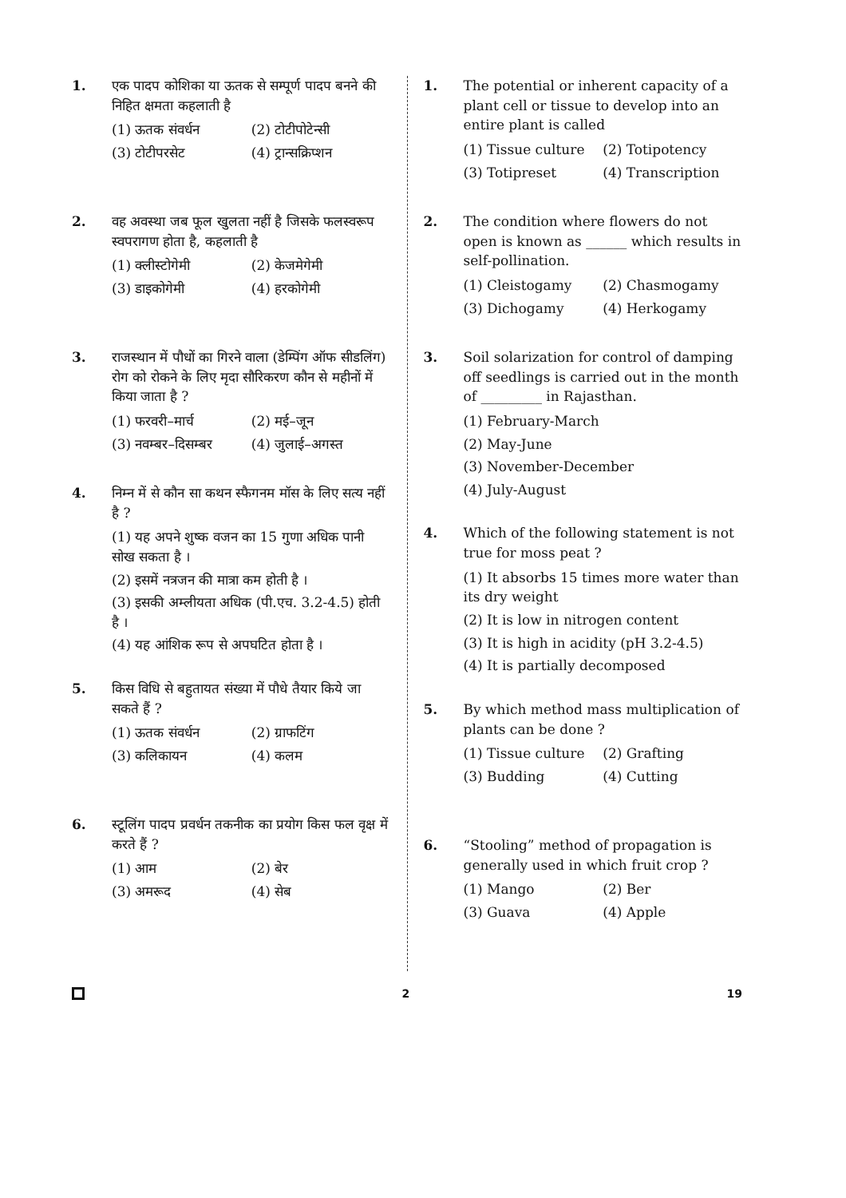1. एक पादप कोशिका या ऊतक से सम्पूर्ण पादप बनने की निहित क्षमता कहलाती है
(1) ऊतक संवर्धन (2) टोटीपोटेन्सी (3) टोटीपरसेट (4) ट्रान्सक्रिप्शन
2. वह अवस्था जब फूल खुलता नहीं है जिसके फलस्वरूप स्वपरागण होता है, कहलाती है
(1) क्लीस्टोगेमी (2) केजमेगेमी (3) डाइकोगेमी (4) हरकोगेमी
3. राजस्थान में पौधों का गिरने वाला (डेम्पिंग ऑफ सीडलिंग) रोग को रोकने के लिए मृदा सौरिकरण कौन से महीनों में किया जाता है ?
(1) फरवरी–मार्च (2) मई–जून (3) नवम्बर–दिसम्बर (4) जुलाई–अगस्त
4. निम्न में से कौन सा कथन स्फैगनम मॉस के लिए सत्य नहीं है ?
(1) यह अपने शुष्क वजन का 15 गुणा अधिक पानी सोख सकता है ।
(2) इसमें नत्रजन की मात्रा कम होती है ।
(3) इसकी अम्लीयता अधिक (पी.एच. 3.2-4.5) होती है ।
(4) यह आंशिक रूप से अपघटित होता है ।
5. किस विधि से बहुतायत संख्या में पौधे तैयार किये जा सकते हैं ?
(1) ऊतक संवर्धन (2) ग्राफटिंग (3) कलिकायन (4) कलम
6. स्टूलिंग पादप प्रवर्धन तकनीक का प्रयोग किस फल वृक्ष में करते हैं ?
(1) आम (2) बेर (3) अमरूद (4) सेब
1. The potential or inherent capacity of a plant cell or tissue to develop into an entire plant is called
(1) Tissue culture (2) Totipotency (3) Totipreset (4) Transcription
2. The condition where flowers do not open is known as ______ which results in self-pollination.
(1) Cleistogamy (2) Chasmogamy (3) Dichogamy (4) Herkogamy
3. Soil solarization for control of damping off seedlings is carried out in the month of _________ in Rajasthan.
(1) February-March
(2) May-June
(3) November-December
(4) July-August
4. Which of the following statement is not true for moss peat ?
(1) It absorbs 15 times more water than its dry weight
(2) It is low in nitrogen content
(3) It is high in acidity (pH 3.2-4.5)
(4) It is partially decomposed
5. By which method mass multiplication of plants can be done ?
(1) Tissue culture (2) Grafting (3) Budding (4) Cutting
6. “Stooling” method of propagation is generally used in which fruit crop ?
(1) Mango (2) Ber (3) Guava (4) Apple
2 19